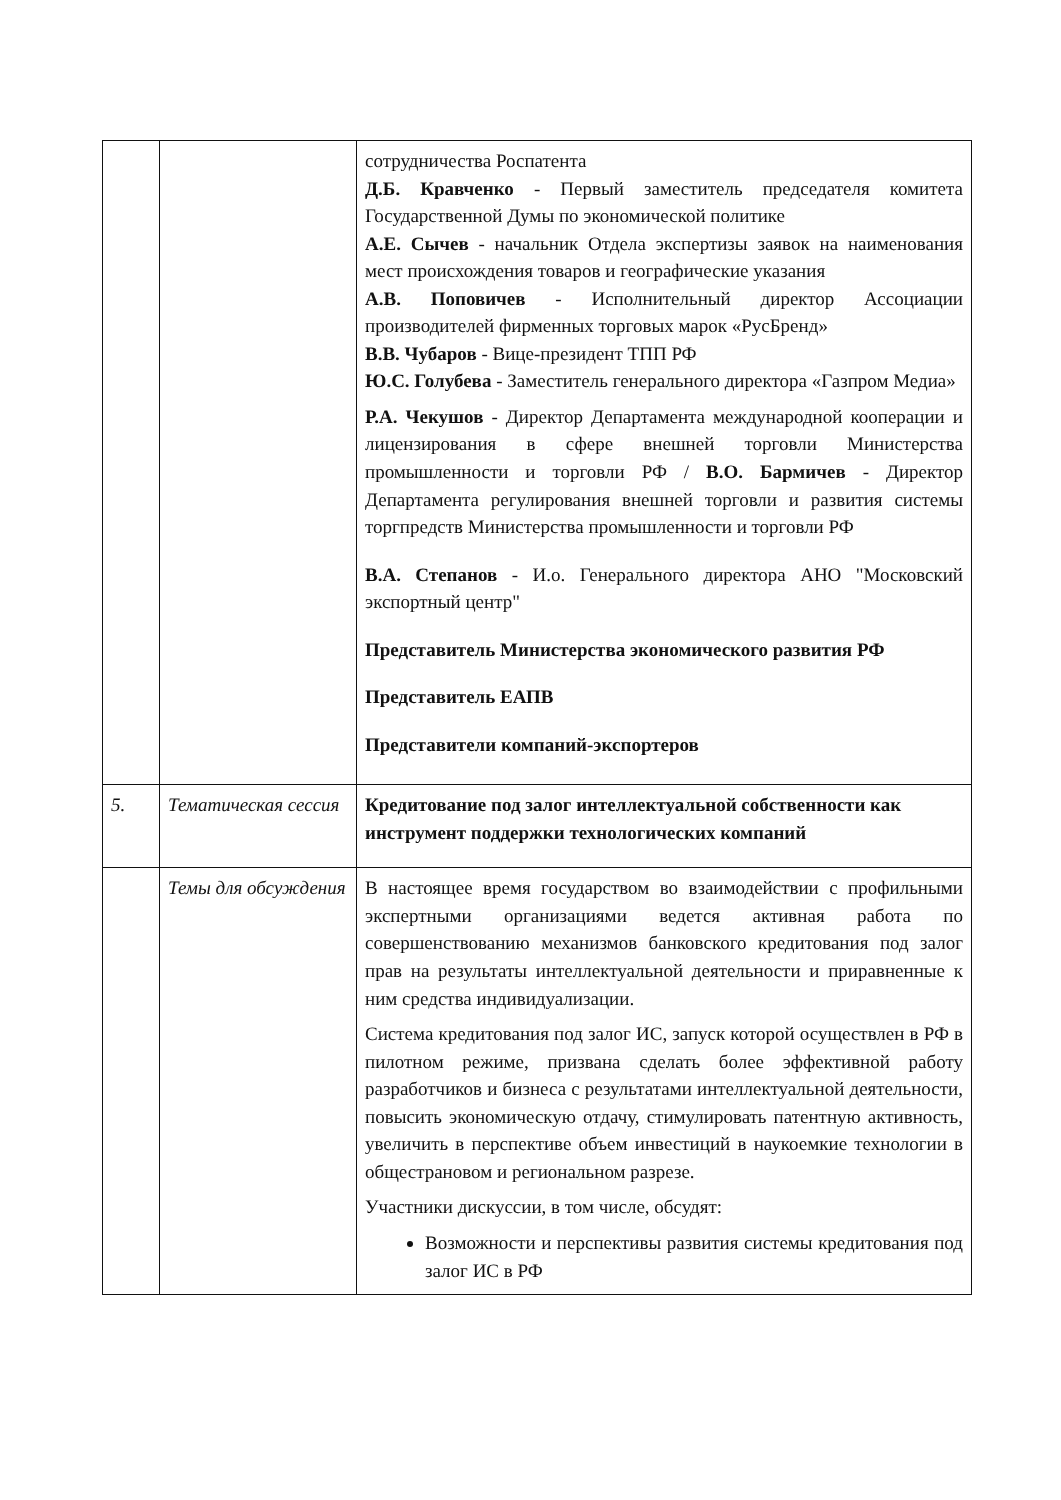| | | сотрудничества Роспатента Д.Б. Кравченко - Первый заместитель председателя комитета Государственной Думы по экономической политике А.Е. Сычев - начальник Отдела экспертизы заявок на наименования мест происхождения товаров и географические указания А.В. Поповичев - Исполнительный директор Ассоциации производителей фирменных торговых марок «РусБренд» В.В. Чубаров - Вице-президент ТПП РФ Ю.С. Голубева - Заместитель генерального директора «Газпром Медиа» Р.А. Чекушов - Директор Департамента международной кооперации и лицензирования в сфере внешней торговли Министерства промышленности и торговли РФ / В.О. Бармичев - Директор Департамента регулирования внешней торговли и развития системы торгпредств Министерства промышленности и торговли РФ В.А. Степанов - И.о. Генерального директора АНО "Московский экспортный центр" Представитель Министерства экономического развития РФ Представитель ЕАПВ Представители компаний-экспортеров |
| 5. | Тематическая сессия | Кредитование под залог интеллектуальной собственности как инструмент поддержки технологических компаний |
| | Темы для обсуждения | В настоящее время государством во взаимодействии с профильными экспертными организациями ведется активная работа по совершенствованию механизмов банковского кредитования под залог прав на результаты интеллектуальной деятельности и приравненные к ним средства индивидуализации. Система кредитования под залог ИС, запуск которой осуществлен в РФ в пилотном режиме, призвана сделать более эффективной работу разработчиков и бизнеса с результатами интеллектуальной деятельности, повысить экономическую отдачу, стимулировать патентную активность, увеличить в перспективе объем инвестиций в наукоемкие технологии в общестрановом и региональном разрезе. Участники дискуссии, в том числе, обсудят: Возможности и перспективы развития системы кредитования под залог ИС в РФ |